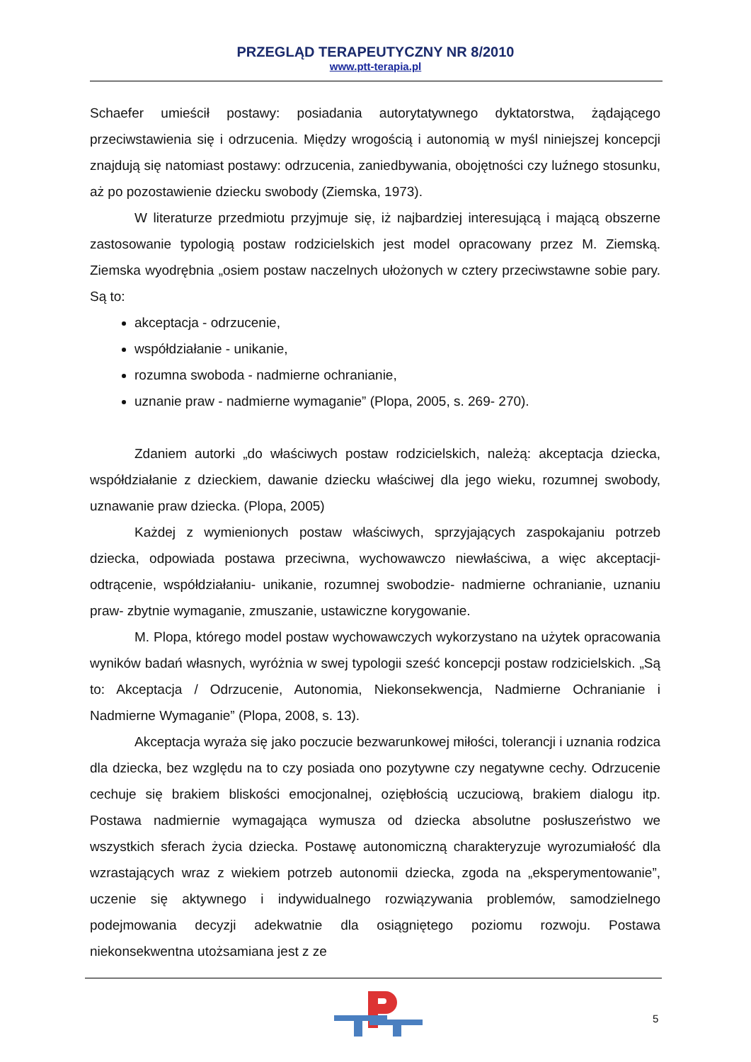PRZEGLĄD TERAPEUTYCZNY NR 8/2010
www.ptt-terapia.pl
Schaefer umieścił postawy: posiadania autorytatywnego dyktatorstwa, żądającego przeciwstawienia się i odrzucenia. Między wrogością i autonomią w myśl niniejszej koncepcji znajdują się natomiast postawy: odrzucenia, zaniedbywania, obojętności czy luźnego stosunku, aż po pozostawienie dziecku swobody (Ziemska, 1973).
W literaturze przedmiotu przyjmuje się, iż najbardziej interesującą i mającą obszerne zastosowanie typologią postaw rodzicielskich jest model opracowany przez M. Ziemską. Ziemska wyodrębnia „osiem postaw naczelnych ułożonych w cztery przeciwstawne sobie pary. Są to:
akceptacja - odrzucenie,
współdziałanie - unikanie,
rozumna swoboda - nadmierne ochranianie,
uznanie praw - nadmierne wymaganie” (Plopa, 2005, s. 269- 270).
Zdaniem autorki „do właściwych postaw rodzicielskich, należą: akceptacja dziecka, współdziałanie z dzieckiem, dawanie dziecku właściwej dla jego wieku, rozumnej swobody, uznawanie praw dziecka. (Plopa, 2005)
Każdej z wymienionych postaw właściwych, sprzyjających zaspokajaniu potrzeb dziecka, odpowiada postawa przeciwna, wychowawczo niewłaściwa, a więc akceptacji- odtrącenie, współdziałaniu- unikanie, rozumnej swobodzie- nadmierne ochranianie, uznaniu praw- zbytnie wymaganie, zmuszanie, ustawiczne korygowanie.
M. Plopa, którego model postaw wychowawczych wykorzystano na użytek opracowania wyników badań własnych, wyróżnia w swej typologii sześć koncepcji postaw rodzicielskich. „Są to: Akceptacja / Odrzucenie, Autonomia, Niekonsekwencja, Nadmierne Ochranianie i Nadmierne Wymaganie” (Plopa, 2008, s. 13).
Akceptacja wyraża się jako poczucie bezwarunkowej miłości, tolerancji i uznania rodzica dla dziecka, bez względu na to czy posiada ono pozytywne czy negatywne cechy. Odrzucenie cechuje się brakiem bliskości emocjonalnej, oziębłością uczuciową, brakiem dialogu itp. Postawa nadmiernie wymagająca wymusza od dziecka absolutne posłuszeństwo we wszystkich sferach życia dziecka. Postawę autonomiczną charakteryzuje wyrozumiałość dla wzrastających wraz z wiekiem potrzeb autonomii dziecka, zgoda na „eksperymentowanie”, uczenie się aktywnego i indywidualnego rozwiązywania problemów, samodzielnego podejmowania decyzji adekwatnie dla osiągniętego poziomu rozwoju. Postawa niekonsekwentna utożsamiana jest z ze
5